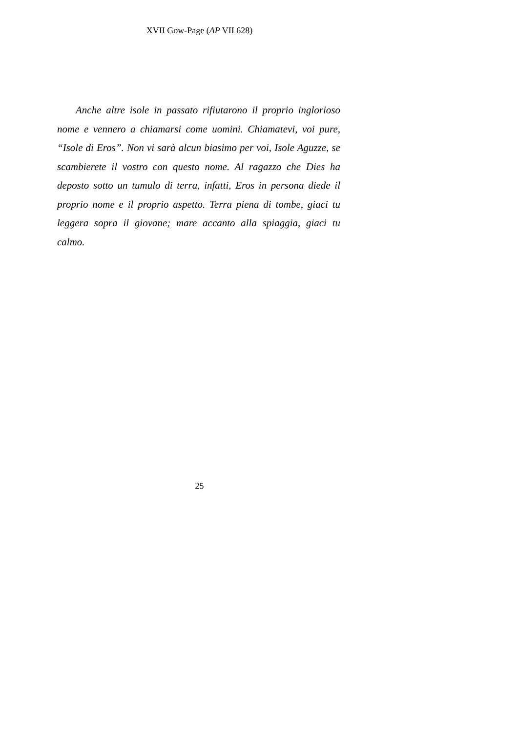XVII Gow-Page (AP VII 628)
Anche altre isole in passato rifiutarono il proprio inglorioso nome e vennero a chiamarsi come uomini. Chiamatevi, voi pure, “Isole di Eros”. Non vi sarà alcun biasimo per voi, Isole Aguzze, se scambierete il vostro con questo nome. Al ragazzo che Dies ha deposto sotto un tumulo di terra, infatti, Eros in persona diede il proprio nome e il proprio aspetto. Terra piena di tombe, giaci tu leggera sopra il giovane; mare accanto alla spiaggia, giaci tu calmo.
25